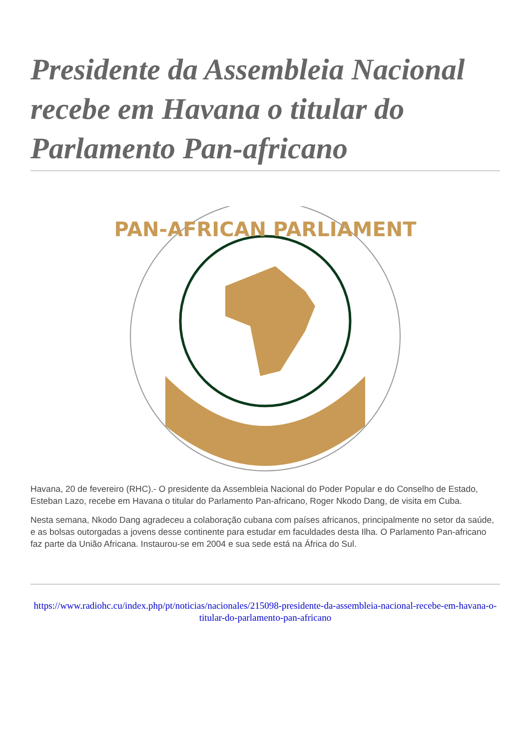Presidente da Assembleia Nacional recebe em Havana o titular do Parlamento Pan-africano
PAN-AFRICAN PARLIAMENT
Havana, 20 de fevereiro (RHC).- O presidente da Assembleia Nacional do Poder Popular e do Conselho de Estado, Esteban Lazo, recebe em Havana o titular do Parlamento Pan-africano, Roger Nkodo Dang, de visita em Cuba.
Nesta semana, Nkodo Dang agradeceu a colaboração cubana com países africanos, principalmente no setor da saúde, e as bolsas outorgadas a jovens desse continente para estudar em faculdades desta Ilha. O Parlamento Pan-africano faz parte da União Africana. Instaurou-se em 2004 e sua sede está na África do Sul.
https://www.radiohc.cu/index.php/pt/noticias/nacionales/215098-presidente-da-assembleia-nacional-recebe-em-havana-o-titular-do-parlamento-pan-africano